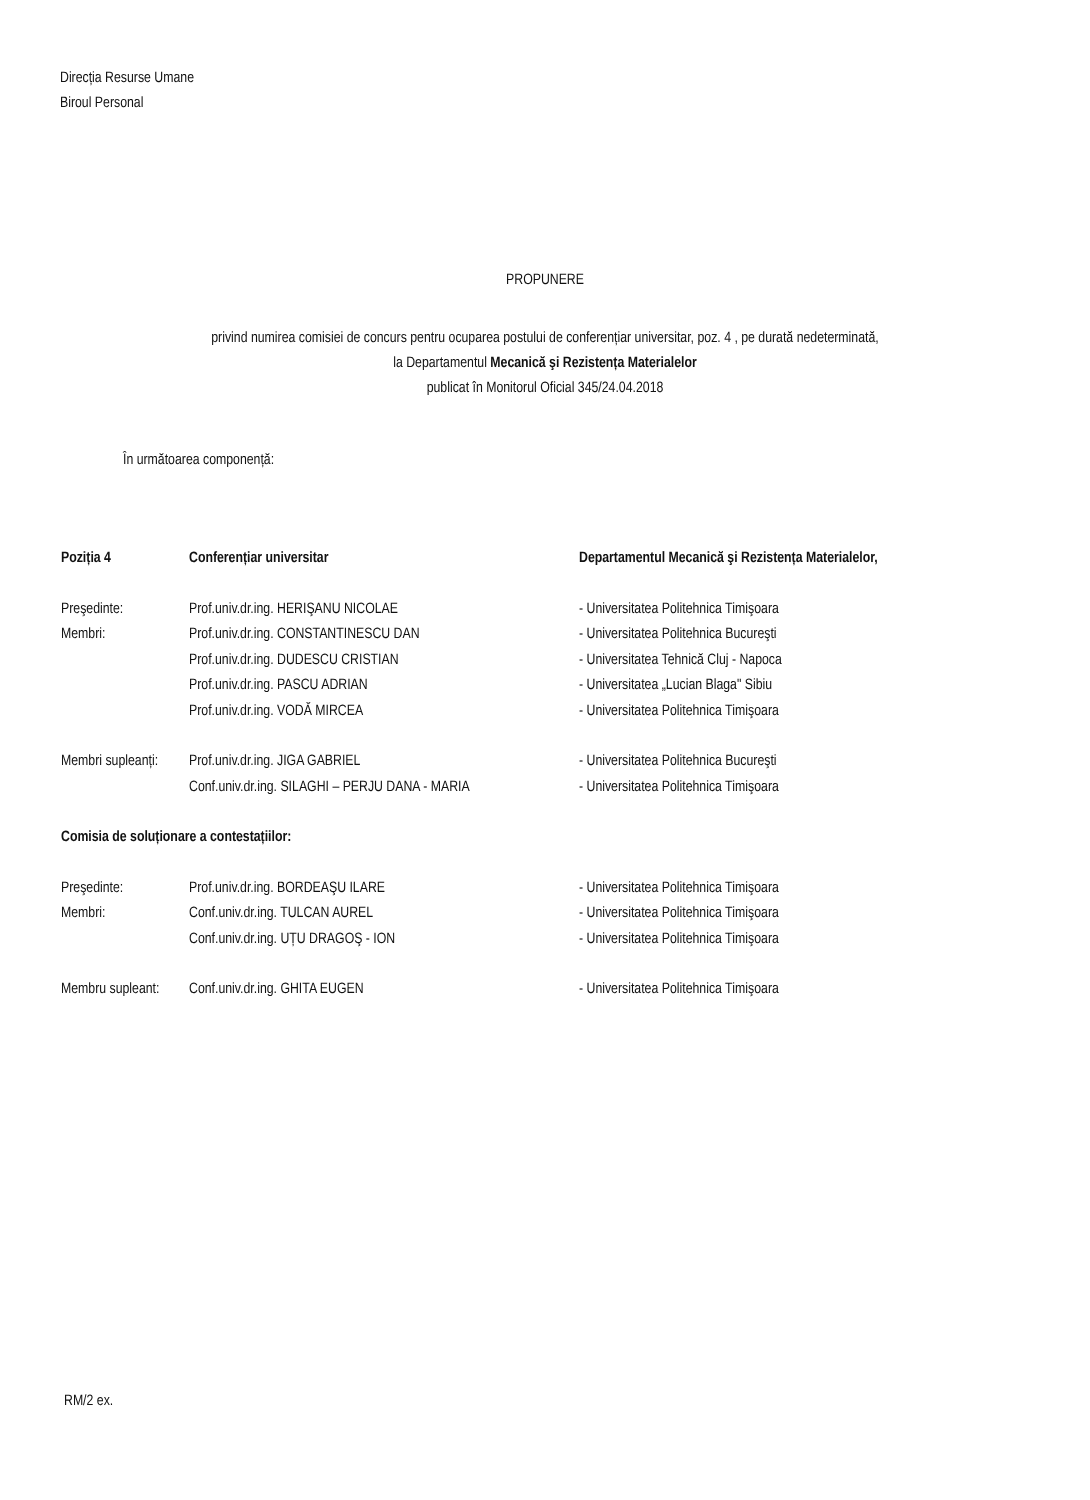Direcția Resurse Umane
Biroul Personal
PROPUNERE
privind numirea comisiei de concurs pentru ocuparea postului de conferențiar universitar, poz. 4 , pe durată nedeterminată,
la Departamentul Mecanică şi Rezistența Materialelor
publicat în Monitorul Oficial 345/24.04.2018
În următoarea componență:
| Poziția 4 | Conferențiar universitar | Departamentul Mecanică şi Rezistența Materialelor, |
| Preşedinte: | Prof.univ.dr.ing. HERIŞANU NICOLAE | - Universitatea Politehnica Timişoara |
| Membri: | Prof.univ.dr.ing. CONSTANTINESCU DAN | - Universitatea Politehnica Bucureşti |
| | Prof.univ.dr.ing. DUDESCU CRISTIAN | - Universitatea Tehnică Cluj - Napoca |
| | Prof.univ.dr.ing. PASCU ADRIAN | - Universitatea „Lucian Blaga" Sibiu |
| | Prof.univ.dr.ing. VODĂ MIRCEA | - Universitatea Politehnica Timişoara |
| Membri supleanți: | Prof.univ.dr.ing. JIGA GABRIEL | - Universitatea Politehnica Bucureşti |
| | Conf.univ.dr.ing. SILAGHI – PERJU DANA - MARIA | - Universitatea Politehnica Timişoara |
| Comisia de soluționare a contestațiilor: | | |
| Preşedinte: | Prof.univ.dr.ing. BORDEAŞU ILARE | - Universitatea Politehnica Timişoara |
| Membri: | Conf.univ.dr.ing. TULCAN AUREL | - Universitatea Politehnica Timişoara |
| | Conf.univ.dr.ing. UȚU DRAGOŞ - ION | - Universitatea Politehnica Timişoara |
| Membru supleant: | Conf.univ.dr.ing. GHITA EUGEN | - Universitatea Politehnica Timişoara |
RM/2 ex.